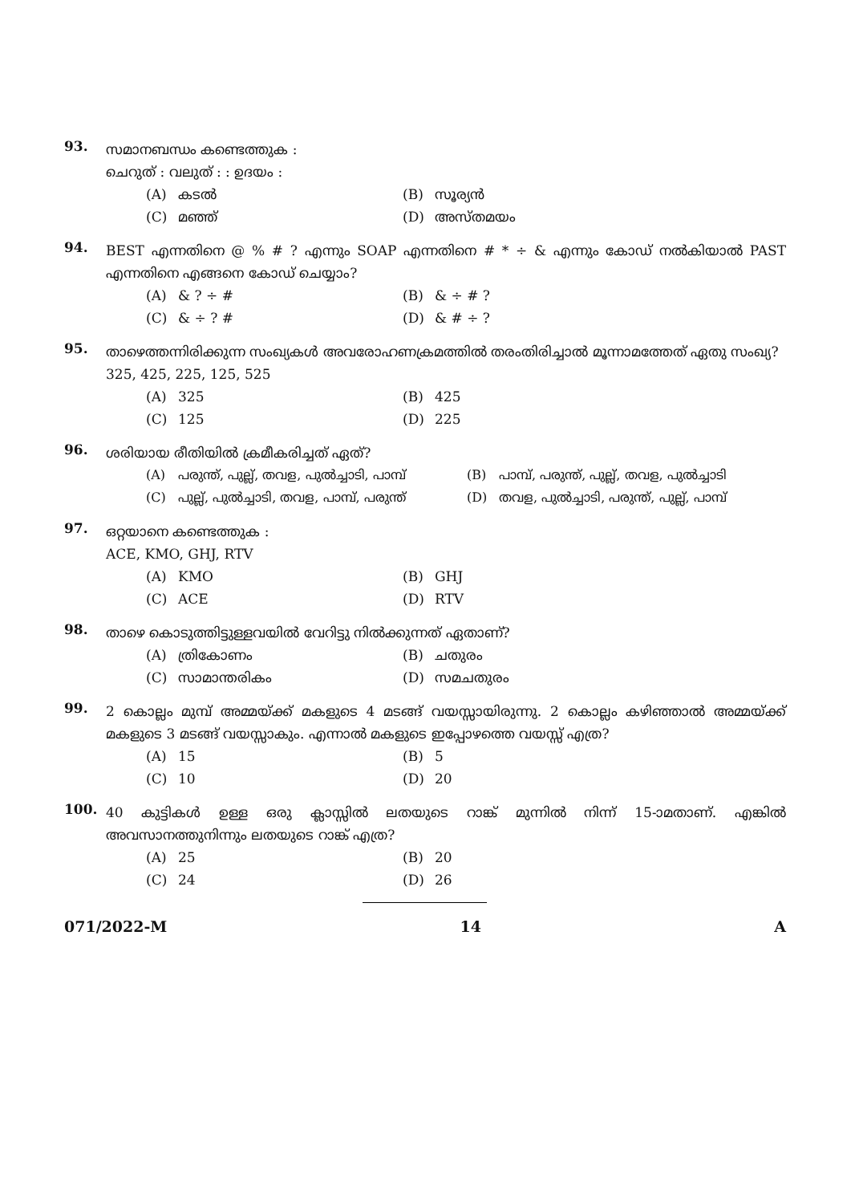93.
സമാനബന്ധം കണ്ടെത്തുക :
ചെറുത് : വലുത് : : ഉദയം :
(A) കടൽ
(B) സൂര്യൻ
(C) മഞ്ഞ്
(D) അസ്തമയം
94.
BEST എന്നതിനെ @ % # ? എന്നും SOAP എന്നതിനെ # * ÷ & എന്നും കോഡ് നൽകിയാൽ PAST എന്നതിനെ എങ്ങനെ കോഡ് ചെയ്യാം?
(A) & ? ÷ #
(B) & ÷ # ?
(C) & ÷ ? #
(D) & # ÷ ?
95.
താഴെത്തന്നിരിക്കുന്ന സംഖ്യകൾ അവരോഹണക്രമത്തിൽ തരംതിരിച്ചാൽ മൂന്നാമത്തേത് ഏതു സംഖ്യ?
325, 425, 225, 125, 525
(A) 325
(B) 425
(C) 125
(D) 225
96.
ശരിയായ രീതിയിൽ ക്രമീകരിച്ചത് ഏത്?
(A) പരുന്ത്, പുല്ല്, തവള, പുൽച്ചാടി, പാമ്പ്
(B) പാമ്പ്, പരുന്ത്, പുല്ല്, തവള, പുൽച്ചാടി
(C) പുല്ല്, പുൽച്ചാടി, തവള, പാമ്പ്, പരുന്ത്
(D) തവള, പുൽച്ചാടി, പരുന്ത്, പുല്ല്, പാമ്പ്
97.
ഒറ്റയാനെ കണ്ടെത്തുക :
ACE, KMO, GHJ, RTV
(A) KMO
(B) GHJ
(C) ACE
(D) RTV
98.
താഴെ കൊടുത്തിട്ടുള്ളവയിൽ വേറിട്ടു നിൽക്കുന്നത് ഏതാണ്?
(A) ത്രികോണം
(B) ചതുരം
(C) സാമാന്തരികം
(D) സമചതുരം
99.
2 കൊല്ലം മുമ്പ് അമ്മയ്ക്ക് മകളുടെ 4 മടങ്ങ് വയസ്സായിരുന്നു. 2 കൊല്ലം കഴിഞ്ഞാൽ അമ്മയ്ക്ക് മകളുടെ 3 മടങ്ങ് വയസ്സാകും. എന്നാൽ മകളുടെ ഇപ്പോഴത്തെ വയസ്സ് എത്ര?
(A) 15
(B) 5
(C) 10
(D) 20
100.
40 കുട്ടികൾ ഉള്ള ഒരു ക്ലാസ്സിൽ ലതയുടെ റാങ്ക് മുന്നിൽ നിന്ന് 15-ാമതാണ്. എങ്കിൽ അവസാനത്തുനിന്നും ലതയുടെ റാങ്ക് എത്ര?
(A) 25
(B) 20
(C) 24
(D) 26
071/2022-M 14 A